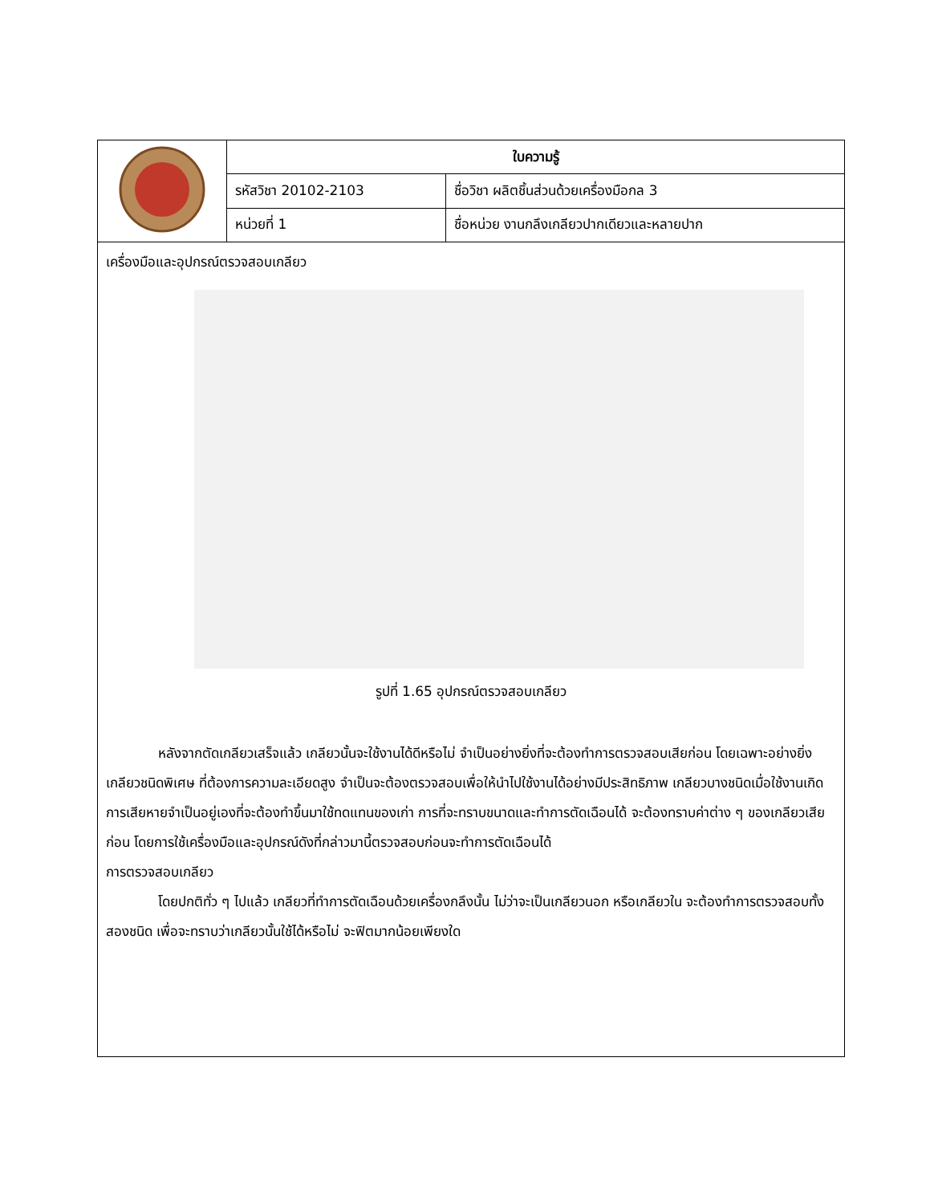| | ใบความรู้ | |
| | รหัสวิชา 20102-2103 | ชื่อวิชา ผลิตชิ้นส่วนด้วยเครื่องมือกล 3 |
| | หน่วยที่ 1 | ชื่อหน่วย งานกลึงเกลียวปากเดียวและหลายปาก |
เครื่องมือและอุปกรณ์ตรวจสอบเกลียว
รูปที่ 1.65 อุปกรณ์ตรวจสอบเกลียว
หลังจากตัดเกลียวเสร็จแล้ว เกลียวนั้นจะใช้งานได้ดีหรือไม่ จำเป็นอย่างยิ่งที่จะต้องทำการตรวจสอบเสียก่อน โดยเฉพาะอย่างยิ่ง เกลียวชนิดพิเศษ ที่ต้องการความละเอียดสูง จำเป็นจะต้องตรวจสอบเพื่อให้นำไปใช้งานได้อย่างมีประสิทธิภาพ เกลียวบางชนิดเมื่อใช้งานเกิดการเสียหายจำเป็นอยู่เองที่จะต้องทำขึ้นมาใช้ทดแทนของเก่า การที่จะทราบขนาดและทำการตัดเฉือนได้ จะต้องทราบค่าต่าง ๆ ของเกลียวเสียก่อน โดยการใช้เครื่องมือและอุปกรณ์ดังที่กล่าวมานี้ตรวจสอบก่อนจะทำการตัดเฉือนได้
การตรวจสอบเกลียว
โดยปกติทั่ว ๆ ไปแล้ว เกลียวที่ทำการตัดเฉือนด้วยเครื่องกลึงนั้น ไม่ว่าจะเป็นเกลียวนอก หรือเกลียวใน จะต้องทำการตรวจสอบทั้งสองชนิด เพื่อจะทราบว่าเกลียวนั้นใช้ได้หรือไม่ จะฟิตมากน้อยเพียงใด